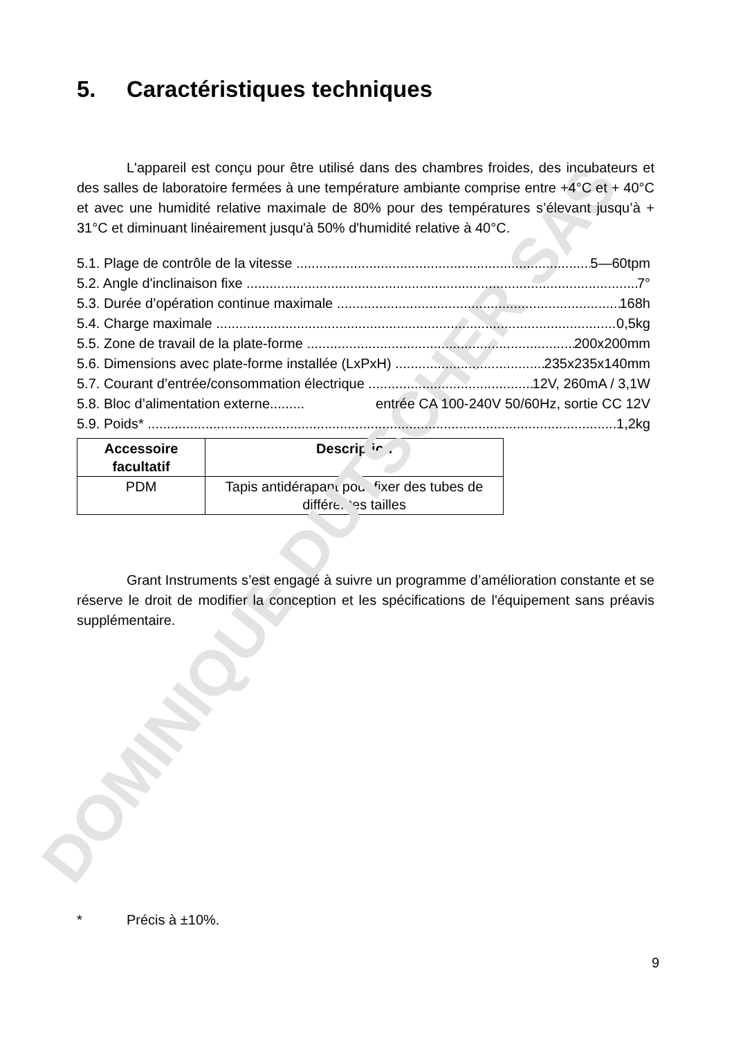DOMINIQUE DUTSCHER SAS
5. Caractéristiques techniques
L'appareil est conçu pour être utilisé dans des chambres froides, des incubateurs et des salles de laboratoire fermées à une température ambiante comprise entre +4°C et + 40°C et avec une humidité relative maximale de 80% pour des températures s’élevant jusqu’à + 31°C et diminuant linéairement jusqu'à 50% d'humidité relative à 40°C.
5.1. Plage de contrôle de la vitesse 5—60tpm
5.2. Angle d'inclinaison fixe 7°
5.3. Durée d’opération continue maximale 168h
5.4. Charge maximale 0,5kg
5.5. Zone de travail de la plate-forme 200x200mm
5.6. Dimensions avec plate-forme installée (LxPxH) 235x235x140mm
5.7. Courant d’entrée/consommation électrique 12V, 260mA / 3,1W
5.8. Bloc d’alimentation externe......... entrée CA 100-240V 50/60Hz, sortie CC 12V
5.9. Poids* 1,2kg
| Accessoire facultatif | Description |
| --- | --- |
| PDM | Tapis antidérapant pour fixer des tubes de différentes tailles |
Grant Instruments s’est engagé à suivre un programme d’amélioration constante et se réserve le droit de modifier la conception et les spécifications de l'équipement sans préavis supplémentaire.
* Précis à ±10%.
9